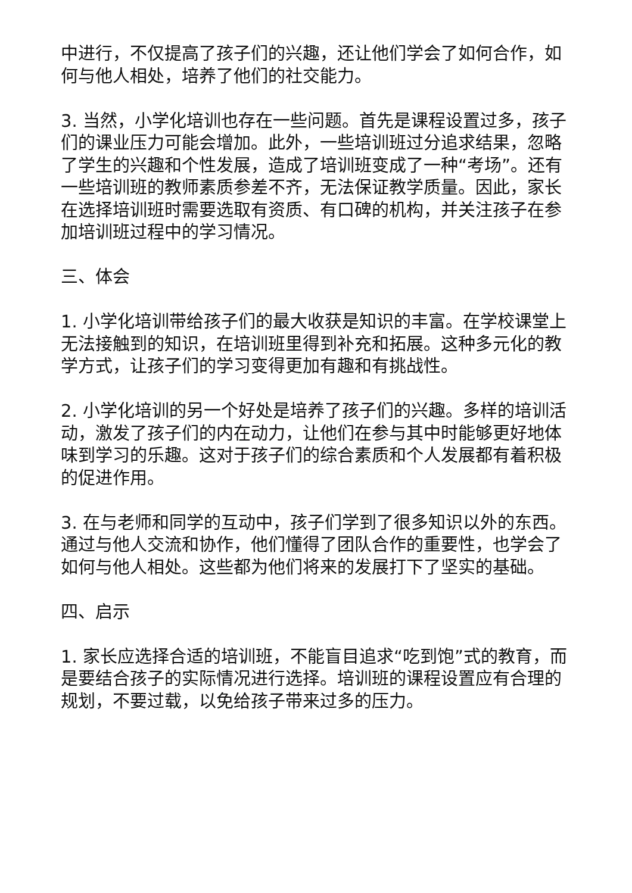中进行，不仅提高了孩子们的兴趣，还让他们学会了如何合作，如何与他人相处，培养了他们的社交能力。
3. 当然，小学化培训也存在一些问题。首先是课程设置过多，孩子们的课业压力可能会增加。此外，一些培训班过分追求结果，忽略了学生的兴趣和个性发展，造成了培训班变成了一种“考场”。还有一些培训班的教师素质参差不齐，无法保证教学质量。因此，家长在选择培训班时需要选取有资质、有口碑的机构，并关注孩子在参加培训班过程中的学习情况。
三、体会
1. 小学化培训带给孩子们的最大收获是知识的丰富。在学校课堂上无法接触到的知识，在培训班里得到补充和拓展。这种多元化的教学方式，让孩子们的学习变得更加有趣和有挑战性。
2. 小学化培训的另一个好处是培养了孩子们的兴趣。多样的培训活动，激发了孩子们的内在动力，让他们在参与其中时能够更好地体味到学习的乐趣。这对于孩子们的综合素质和个人发展都有着积极的促进作用。
3. 在与老师和同学的互动中，孩子们学到了很多知识以外的东西。通过与他人交流和协作，他们懂得了团队合作的重要性，也学会了如何与他人相处。这些都为他们将来的发展打下了坚实的基础。
四、启示
1. 家长应选择合适的培训班，不能盲目追求“吃到饱”式的教育，而是要结合孩子的实际情况进行选择。培训班的课程设置应有合理的规划，不要过载，以免给孩子带来过多的压力。